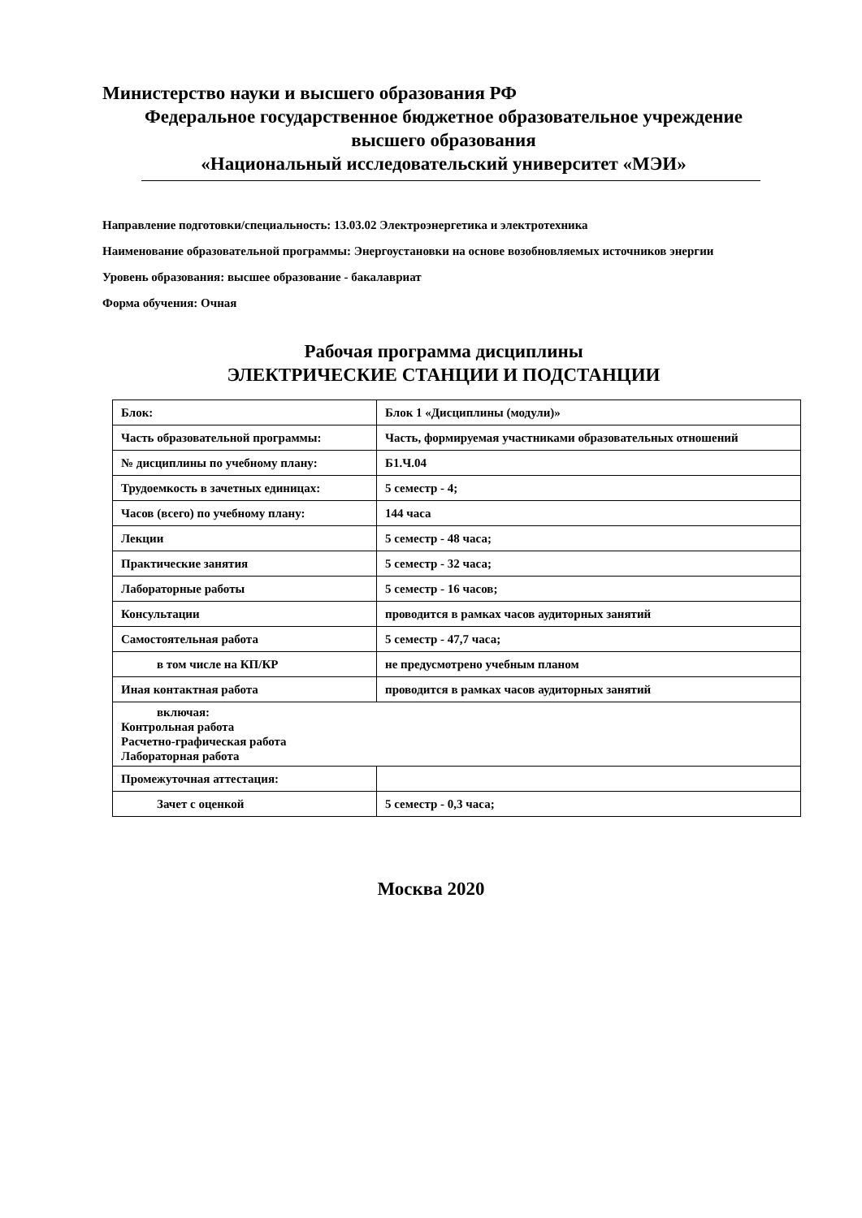Министерство науки и высшего образования РФ
Федеральное государственное бюджетное образовательное учреждение
высшего образования
«Национальный исследовательский университет «МЭИ»
Направление подготовки/специальность: 13.03.02 Электроэнергетика и электротехника
Наименование образовательной программы: Энергоустановки на основе возобновляемых источников энергии
Уровень образования: высшее образование - бакалавриат
Форма обучения: Очная
Рабочая программа дисциплины
ЭЛЕКТРИЧЕСКИЕ СТАНЦИИ И ПОДСТАНЦИИ
| Блок: | Блок 1 «Дисциплины (модули)» |
| Часть образовательной программы: | Часть, формируемая участниками образовательных отношений |
| № дисциплины по учебному плану: | Б1.Ч.04 |
| Трудоемкость в зачетных единицах: | 5 семестр - 4; |
| Часов (всего) по учебному плану: | 144 часа |
| Лекции | 5 семестр - 48 часа; |
| Практические занятия | 5 семестр - 32 часа; |
| Лабораторные работы | 5 семестр - 16 часов; |
| Консультации | проводится в рамках часов аудиторных занятий |
| Самостоятельная работа | 5 семестр - 47,7 часа; |
| в том числе на КП/КР | не предусмотрено учебным планом |
| Иная контактная работа | проводится в рамках часов аудиторных занятий |
| включая: Контрольная работа Расчетно-графическая работа Лабораторная работа | |
| Промежуточная аттестация: | |
| Зачет с оценкой | 5 семестр - 0,3 часа; |
Москва 2020